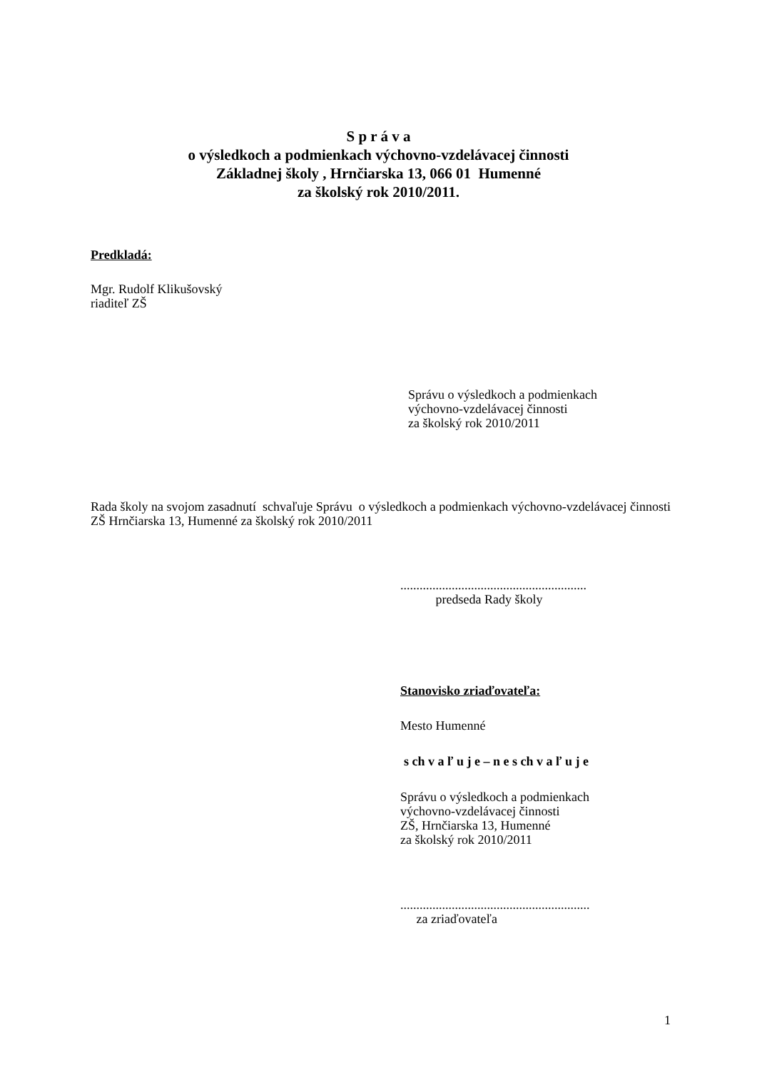S p r á v a
o výsledkoch a podmienkach výchovno-vzdelávacej činnosti
Základnej školy , Hrnčiarska 13, 066 01 Humenné
za školský rok 2010/2011.
Predkladá:
Mgr. Rudolf Klikušovský
riaditeľ ZŠ
Správu o výsledkoch a podmienkach
výchovno-vzdelávacej činnosti
za školský rok 2010/2011
Rada školy na svojom zasadnutí schvaľuje Správu o výsledkoch a podmienkach výchovno-vzdelávacej činnosti ZŠ Hrnčiarska 13, Humenné za školský rok 2010/2011
..........................................................
predseda Rady školy
Stanovisko zriaďovateľa:
Mesto Humenné
s ch v a ľ u j e – n e s ch v a ľ u j e
Správu o výsledkoch a podmienkach
výchovno-vzdelávacej činnosti
ZŠ, Hrnčiarska 13, Humenné
za školský rok 2010/2011
...........................................................
za zriaďovateľa
1